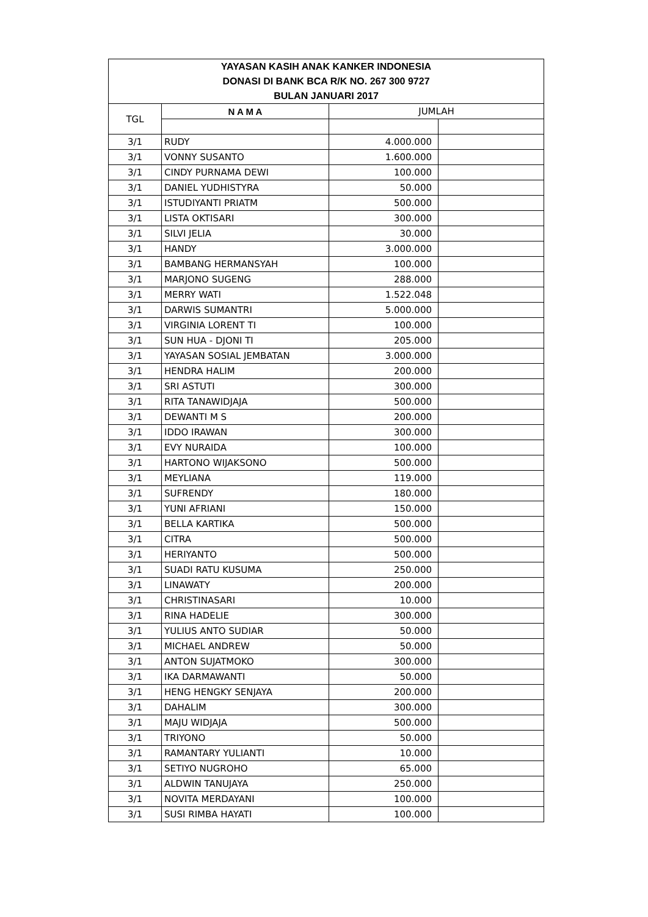| YAYASAN KASIH ANAK KANKER INDONESIA | | | |
| DONASI DI BANK BCA R/K NO. 267 300 9727 | | | |
| BULAN JANUARI 2017 | | | |
| TGL | N A M A | JUMLAH | |
| 3/1 | RUDY | 4.000.000 | |
| 3/1 | VONNY SUSANTO | 1.600.000 | |
| 3/1 | CINDY PURNAMA DEWI | 100.000 | |
| 3/1 | DANIEL YUDHISTYRA | 50.000 | |
| 3/1 | ISTUDIYANTI PRIATM | 500.000 | |
| 3/1 | LISTA OKTISARI | 300.000 | |
| 3/1 | SILVI JELIA | 30.000 | |
| 3/1 | HANDY | 3.000.000 | |
| 3/1 | BAMBANG HERMANSYAH | 100.000 | |
| 3/1 | MARJONO SUGENG | 288.000 | |
| 3/1 | MERRY WATI | 1.522.048 | |
| 3/1 | DARWIS SUMANTRI | 5.000.000 | |
| 3/1 | VIRGINIA LORENT TI | 100.000 | |
| 3/1 | SUN HUA - DJONI TI | 205.000 | |
| 3/1 | YAYASAN SOSIAL JEMBATAN | 3.000.000 | |
| 3/1 | HENDRA HALIM | 200.000 | |
| 3/1 | SRI ASTUTI | 300.000 | |
| 3/1 | RITA TANAWIDJAJA | 500.000 | |
| 3/1 | DEWANTI M S | 200.000 | |
| 3/1 | IDDO IRAWAN | 300.000 | |
| 3/1 | EVY NURAIDA | 100.000 | |
| 3/1 | HARTONO WIJAKSONO | 500.000 | |
| 3/1 | MEYLIANA | 119.000 | |
| 3/1 | SUFRENDY | 180.000 | |
| 3/1 | YUNI AFRIANI | 150.000 | |
| 3/1 | BELLA KARTIKA | 500.000 | |
| 3/1 | CITRA | 500.000 | |
| 3/1 | HERIYANTO | 500.000 | |
| 3/1 | SUADI RATU KUSUMA | 250.000 | |
| 3/1 | LINAWATY | 200.000 | |
| 3/1 | CHRISTINASARI | 10.000 | |
| 3/1 | RINA HADELIE | 300.000 | |
| 3/1 | YULIUS ANTO SUDIAR | 50.000 | |
| 3/1 | MICHAEL ANDREW | 50.000 | |
| 3/1 | ANTON SUJATMOKO | 300.000 | |
| 3/1 | IKA DARMAWANTI | 50.000 | |
| 3/1 | HENG HENGKY SENJAYA | 200.000 | |
| 3/1 | DAHALIM | 300.000 | |
| 3/1 | MAJU WIDJAJA | 500.000 | |
| 3/1 | TRIYONO | 50.000 | |
| 3/1 | RAMANTARY YULIANTI | 10.000 | |
| 3/1 | SETIYO NUGROHO | 65.000 | |
| 3/1 | ALDWIN TANUJAYA | 250.000 | |
| 3/1 | NOVITA MERDAYANI | 100.000 | |
| 3/1 | SUSI RIMBA HAYATI | 100.000 | |